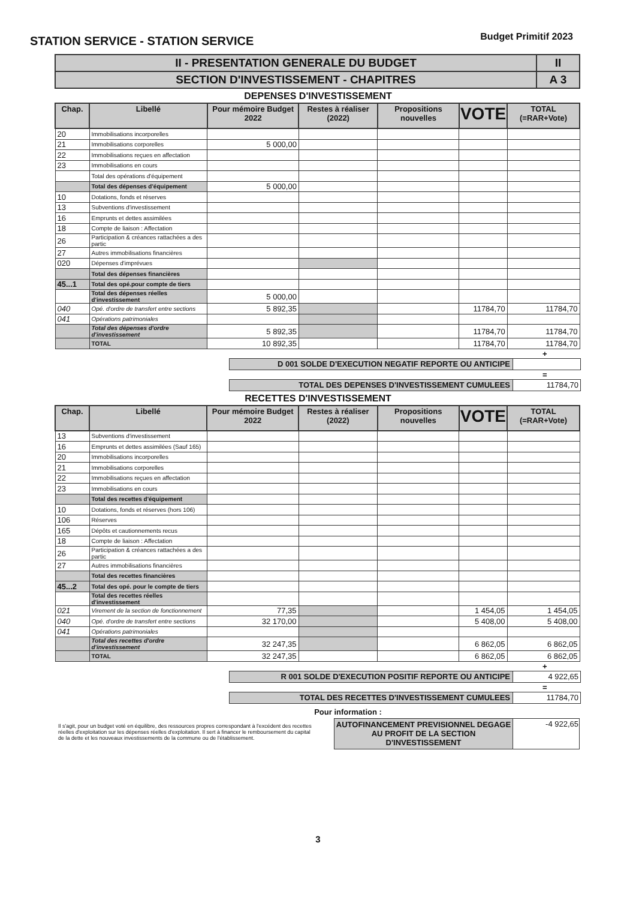STATION SERVICE - STATION SERVICE
Budget Primitif 2023
| II - PRESENTATION GENERALE DU BUDGET | II |
| SECTION D'INVESTISSEMENT - CHAPITRES | A 3 |
DEPENSES D'INVESTISSEMENT
| Chap. | Libellé | Pour mémoire Budget 2022 | Restes à réaliser (2022) | Propositions nouvelles | VOTE | TOTAL (=RAR+Vote) |
| --- | --- | --- | --- | --- | --- | --- |
| 20 | Immobilisations incorporelles | | | | | |
| 21 | Immobilisations corporelles | 5 000,00 | | | | |
| 22 | Immobilisations reçues en affectation | | | | | |
| 23 | Immobilisations en cours | | | | | |
| | Total des opérations d'équipement | | | | | |
| | Total des dépenses d'équipement | 5 000,00 | | | | |
| 10 | Dotations, fonds et réserves | | | | | |
| 13 | Subventions d'investissement | | | | | |
| 16 | Emprunts et dettes assimilées | | | | | |
| 18 | Compte de liaison : Affectation | | | | | |
| 26 | Participation & créances rattachées a des partic | | | | | |
| 27 | Autres immobilisations financières | | | | | |
| 020 | Dépenses d'imprévues | | | | | |
| | Total des dépenses financières | | | | | |
| 45...1 | Total des opé.pour compte de tiers | | | | | |
| | Total des dépenses réelles d'investissement | 5 000,00 | | | | |
| 040 | Opé. d'ordre de transfert entre sections | 5 892,35 | | | 11784,70 | 11784,70 |
| 041 | Opérations patrimoniales | | | | | |
| | Total des dépenses d'ordre d'investissement | 5 892,35 | | | 11784,70 | 11784,70 |
| | TOTAL | 10 892,35 | | | 11784,70 | 11784,70 |
+
| D 001 SOLDE D'EXECUTION NEGATIF REPORTE OU ANTICIPE | |
=
| TOTAL DES DEPENSES D'INVESTISSEMENT CUMULEES | 11784,70 |
RECETTES D'INVESTISSEMENT
| Chap. | Libellé | Pour mémoire Budget 2022 | Restes à réaliser (2022) | Propositions nouvelles | VOTE | TOTAL (=RAR+Vote) |
| --- | --- | --- | --- | --- | --- | --- |
| 13 | Subventions d'investissement | | | | | |
| 16 | Emprunts et dettes assimilées (Sauf 165) | | | | | |
| 20 | Immobilisations incorporelles | | | | | |
| 21 | Immobilisations corporelles | | | | | |
| 22 | Immobilisations reçues en affectation | | | | | |
| 23 | Immobilisations en cours | | | | | |
| | Total des recettes d'équipement | | | | | |
| 10 | Dotations, fonds et réserves (hors 106) | | | | | |
| 106 | Réserves | | | | | |
| 165 | Dépôts et cautionnements recus | | | | | |
| 18 | Compte de liaison : Affectation | | | | | |
| 26 | Participation & créances rattachées a des partic | | | | | |
| 27 | Autres immobilisations financières | | | | | |
| | Total des recettes financières | | | | | |
| 45...2 | Total des opé. pour le compte de tiers | | | | | |
| | Total des recettes réelles d'investissement | | | | | |
| 021 | Virement de la section de fonctionnement | 77,35 | | | 1 454,05 | 1 454,05 |
| 040 | Opé. d'ordre de transfert entre sections | 32 170,00 | | | 5 408,00 | 5 408,00 |
| 041 | Opérations patrimoniales | | | | | |
| | Total des recettes d'ordre d'investissement | 32 247,35 | | | 6 862,05 | 6 862,05 |
| | TOTAL | 32 247,35 | | | 6 862,05 | 6 862,05 |
+
| R 001 SOLDE D'EXECUTION POSITIF REPORTE OU ANTICIPE | 4 922,65 |
=
| TOTAL DES RECETTES D'INVESTISSEMENT CUMULEES | 11784,70 |
Pour information :
Il s'agit, pour un budget voté en équilibre, des ressources propres correspondant à l'excédent des recettes réelles d'exploitation sur les dépenses réelles d'exploitation. Il sert à financer le remboursement du capital de la dette et les nouveaux investissements de la commune ou de l'établissement.
| AUTOFINANCEMENT PREVISIONNEL DEGAGE AU PROFIT DE LA SECTION D'INVESTISSEMENT | -4 922,65 |
3